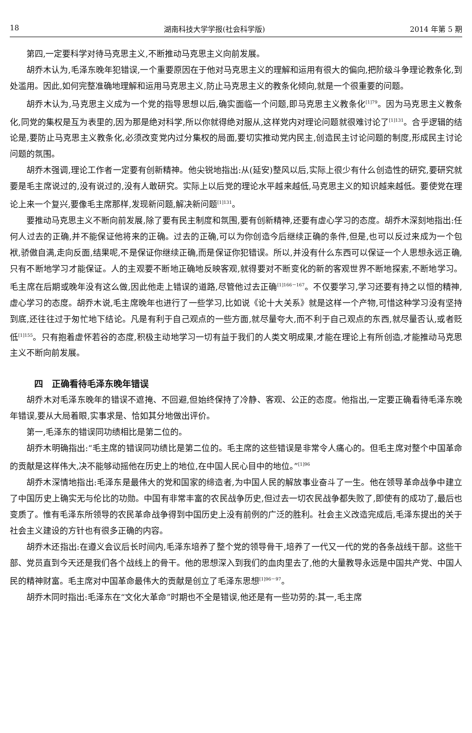18 湖南科技大学学报(社会科学版) 2014 年第 5 期
第四,一定要科学对待马克思主义,不断推动马克思主义向前发展。
胡乔木认为,毛泽东晚年犯错误,一个重要原因在于他对马克思主义的理解和运用有很大的偏向,把阶级斗争理论教条化,到处滥用。因此,如何完整准确地理解和运用马克思主义,防止马克思主义的教条化倾向,就是一个很重要的问题。
胡乔木认为,马克思主义成为一个党的指导思想以后,确实面临一个问题,即马克思主义教条化<sup>[1]79</sup>。因为马克思主义教条化,同党的集权是互为表里的,因为那是绝对科学,所以你就得绝对服从,这样党内对理论问题就很难讨论了<sup>[1]131</sup>。合乎逻辑的结论是,要防止马克思主义教条化,必须改变党内过分集权的局面,要切实推动党内民主,创造民主讨论问题的制度,形成民主讨论问题的氛围。
胡乔木强调,理论工作者一定要有创新精神。他尖锐地指出:从(延安)整风以后,实际上很少有什么创造性的研究,要研究就要是毛主席说过的,没有说过的,没有人敢研究。实际上以后党的理论水平越来越低,马克思主义的知识越来越低。要使党在理论上来一个复兴,要像毛主席那样,发现新问题,解决新问题<sup>[1]131</sup>。
要推动马克思主义不断向前发展,除了要有民主制度和氛围,要有创新精神,还要有虚心学习的态度。胡乔木深刻地指出:任何人过去的正确,并不能保证他将来的正确。过去的正确,可以为你创造今后继续正确的条件,但是,也可以反过来成为一个包袱,骄傲自满,走向反面,结果呢,不是保证你继续正确,而是保证你犯错误。所以,并没有什么东西可以保证一个人思想永远正确,只有不断地学习才能保证。人的主观要不断地正确地反映客观,就得要对不断变化的新的客观世界不断地探索,不断地学习。毛主席在后期或晚年没有这么做,因此他走上错误的道路,尽管他过去正确<sup>[1]166－167</sup>。不仅要学习,学习还要有持之以恒的精神,虚心学习的态度。胡乔木说,毛主席晚年也进行了一些学习,比如说《论十大关系》就是这样一个产物,可惜这种学习没有坚持到底,还往往过于匆忙地下结论。凡是有利于自己观点的一些方面,就尽量夸大,而不利于自己观点的东西,就尽量否认,或者贬低<sup>[1]155</sup>。只有抱着虚怀若谷的态度,积极主动地学习一切有益于我们的人类文明成果,才能在理论上有所创造,才能推动马克思主义不断向前发展。
四　正确看待毛泽东晚年错误
胡乔木对毛泽东晚年的错误不遮掩、不回避,但始终保持了冷静、客观、公正的态度。他指出,一定要正确看待毛泽东晚年错误,要从大局着眼,实事求是、恰如其分地做出评价。
第一,毛泽东的错误同功绩相比是第二位的。
胡乔木明确指出:“毛主席的错误同功绩比是第二位的。毛主席的这些错误是非常令人痛心的。但毛主席对整个中国革命的贡献是这样伟大,决不能够动摇他在历史上的地位,在中国人民心目中的地位。”<sup>[1]96</sup>
胡乔木深情地指出:毛泽东是最伟大的党和国家的缔造者,为中国人民的解放事业奋斗了一生。他在领导革命战争中建立了中国历史上确实无与伦比的功勋。中国有非常丰富的农民战争历史,但过去一切农民战争都失败了,即使有的成功了,最后也变质了。惟有毛泽东所领导的农民革命战争得到中国历史上没有前例的广泛的胜利。社会主义改造完成后,毛泽东提出的关于社会主义建设的方针也有很多正确的内容。
胡乔木还指出:在遵义会议后长时间内,毛泽东培养了整个党的领导骨干,培养了一代又一代的党的各条战线干部。这些干部、党员直到今天还是我们各个战线上的骨干。他的思想深入到我们的血肉里去了,他的大量教导永远是中国共产党、中国人民的精神财富。毛主席对中国革命最伟大的贡献是创立了毛泽东思想<sup>[1]96－97</sup>。
胡乔木同时指出:毛泽东在“文化大革命”时期也不全是错误,他还是有一些功劳的:其一,毛主席